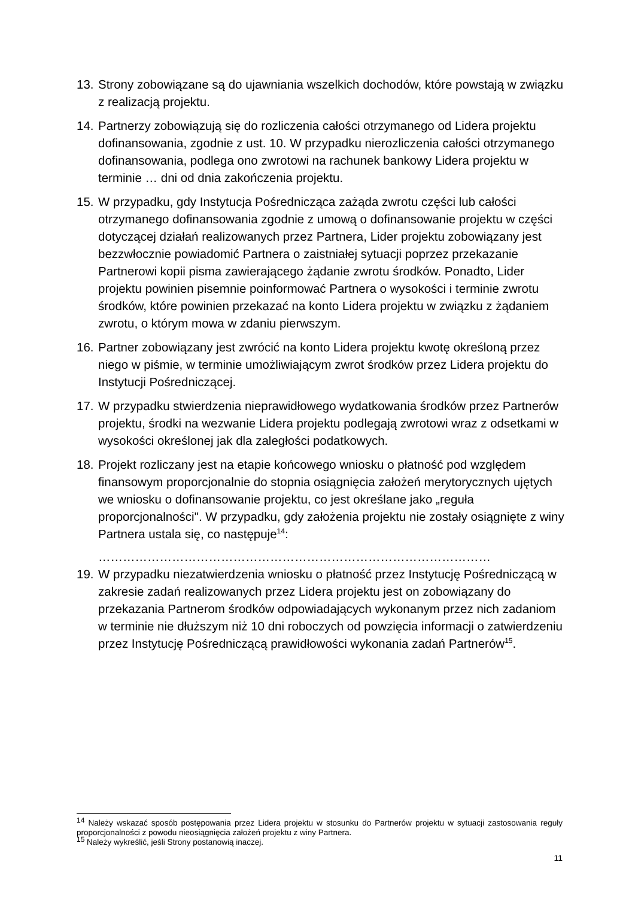13.
Strony zobowiązane są do ujawniania wszelkich dochodów, które powstają w związku z realizacją projektu.
14.
Partnerzy zobowiązują się do rozliczenia całości otrzymanego od Lidera projektu dofinansowania, zgodnie z ust. 10. W przypadku nierozliczenia całości otrzymanego dofinansowania, podlega ono zwrotowi na rachunek bankowy Lidera projektu w terminie … dni od dnia zakończenia projektu.
15.
W przypadku, gdy Instytucja Pośrednicząca zażąda zwrotu części lub całości otrzymanego dofinansowania zgodnie z umową o dofinansowanie projektu w części dotyczącej działań realizowanych przez Partnera, Lider projektu zobowiązany jest bezzwłocznie powiadomić Partnera o zaistniałej sytuacji poprzez przekazanie Partnerowi kopii pisma zawierającego żądanie zwrotu środków. Ponadto, Lider projektu powinien pisemnie poinformować Partnera o wysokości i terminie zwrotu środków, które powinien przekazać na konto Lidera projektu w związku z żądaniem zwrotu, o którym mowa w zdaniu pierwszym.
16.
Partner zobowiązany jest zwrócić na konto Lidera projektu kwotę określoną przez niego w piśmie, w terminie umożliwiającym zwrot środków przez Lidera projektu do Instytucji Pośredniczącej.
17.
W przypadku stwierdzenia nieprawidłowego wydatkowania środków przez Partnerów projektu, środki na wezwanie Lidera projektu podlegają zwrotowi wraz z odsetkami w wysokości określonej jak dla zaległości podatkowych.
18.
Projekt rozliczany jest na etapie końcowego wniosku o płatność pod względem finansowym proporcjonalnie do stopnia osiągnięcia założeń merytorycznych ujętych we wniosku o dofinansowanie projektu, co jest określane jako „reguła proporcjonalności". W przypadku, gdy założenia projektu nie zostały osiągnięte z winy Partnera ustala się, co następuje<sup>14</sup>:
……………………………………………………………………………………
19.
W przypadku niezatwierdzenia wniosku o płatność przez Instytucję Pośredniczącą w zakresie zadań realizowanych przez Lidera projektu jest on zobowiązany do przekazania Partnerom środków odpowiadających wykonanym przez nich zadaniom w terminie nie dłuższym niż 10 dni roboczych od powzięcia informacji o zatwierdzeniu przez Instytucję Pośredniczącą prawidłowości wykonania zadań Partnerów<sup>15</sup>.
<sup>14</sup> Należy wskazać sposób postępowania przez Lidera projektu w stosunku do Partnerów projektu w sytuacji zastosowania reguły proporcjonalności z powodu nieosiągnięcia założeń projektu z winy Partnera.
<sup>15</sup> Należy wykreślić, jeśli Strony postanowią inaczej.
11